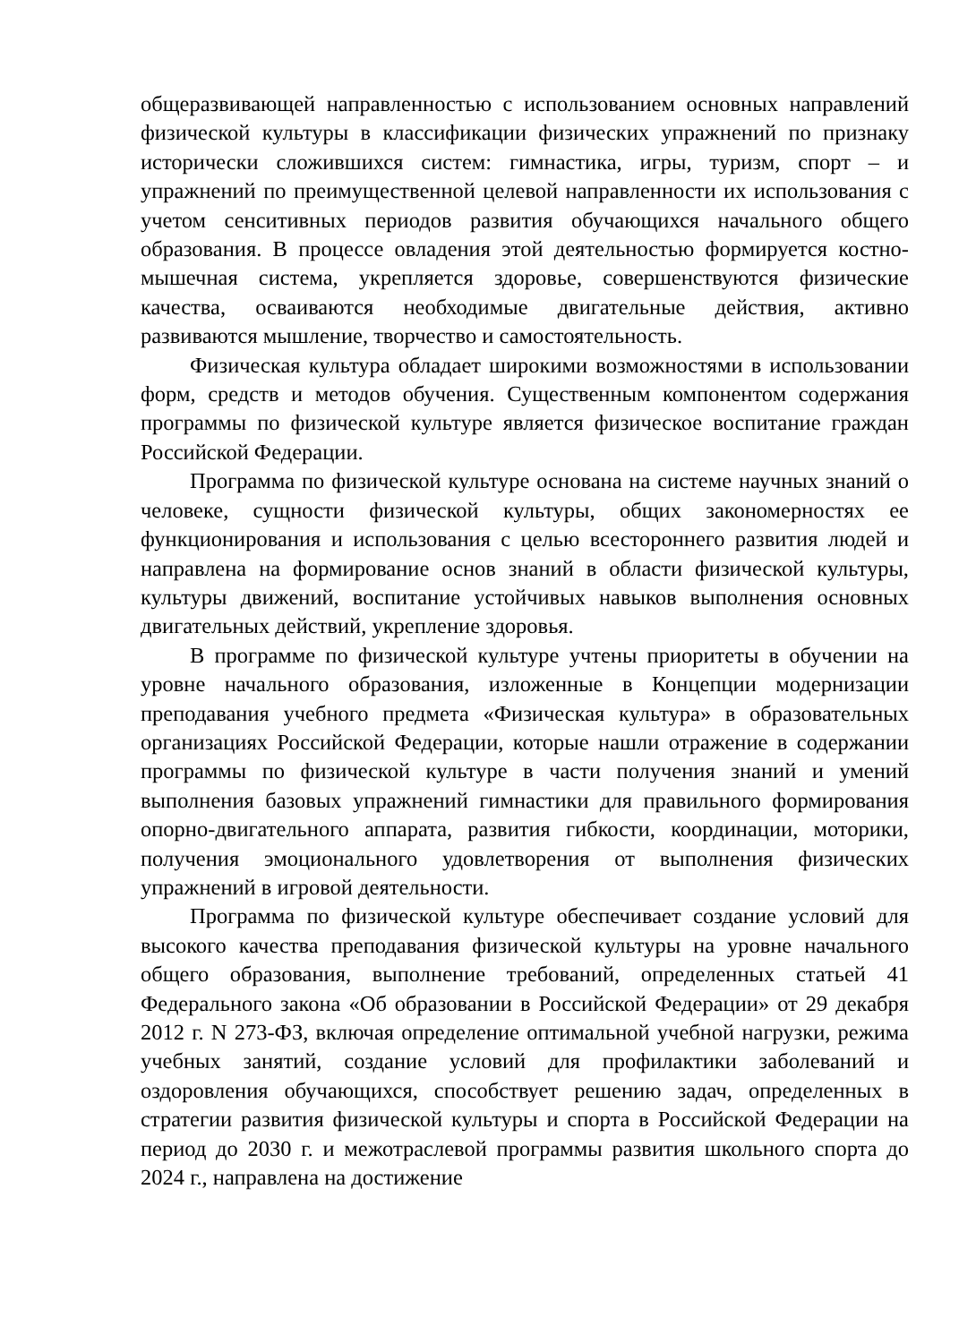общеразвивающей направленностью с использованием основных направлений физической культуры в классификации физических упражнений по признаку исторически сложившихся систем: гимнастика, игры, туризм, спорт – и упражнений по преимущественной целевой направленности их использования с учетом сенситивных периодов развития обучающихся начального общего образования. В процессе овладения этой деятельностью формируется костно-мышечная система, укрепляется здоровье, совершенствуются физические качества, осваиваются необходимые двигательные действия, активно развиваются мышление, творчество и самостоятельность.
Физическая культура обладает широкими возможностями в использовании форм, средств и методов обучения. Существенным компонентом содержания программы по физической культуре является физическое воспитание граждан Российской Федерации.
Программа по физической культуре основана на системе научных знаний о человеке, сущности физической культуры, общих закономерностях ее функционирования и использования с целью всестороннего развития людей и направлена на формирование основ знаний в области физической культуры, культуры движений, воспитание устойчивых навыков выполнения основных двигательных действий, укрепление здоровья.
В программе по физической культуре учтены приоритеты в обучении на уровне начального образования, изложенные в Концепции модернизации преподавания учебного предмета «Физическая культура» в образовательных организациях Российской Федерации, которые нашли отражение в содержании программы по физической культуре в части получения знаний и умений выполнения базовых упражнений гимнастики для правильного формирования опорно-двигательного аппарата, развития гибкости, координации, моторики, получения эмоционального удовлетворения от выполнения физических упражнений в игровой деятельности.
Программа по физической культуре обеспечивает создание условий для высокого качества преподавания физической культуры на уровне начального общего образования, выполнение требований, определенных статьей 41 Федерального закона «Об образовании в Российской Федерации» от 29 декабря 2012 г. N 273-ФЗ, включая определение оптимальной учебной нагрузки, режима учебных занятий, создание условий для профилактики заболеваний и оздоровления обучающихся, способствует решению задач, определенных в стратегии развития физической культуры и спорта в Российской Федерации на период до 2030 г. и межотраслевой программы развития школьного спорта до 2024 г., направлена на достижение